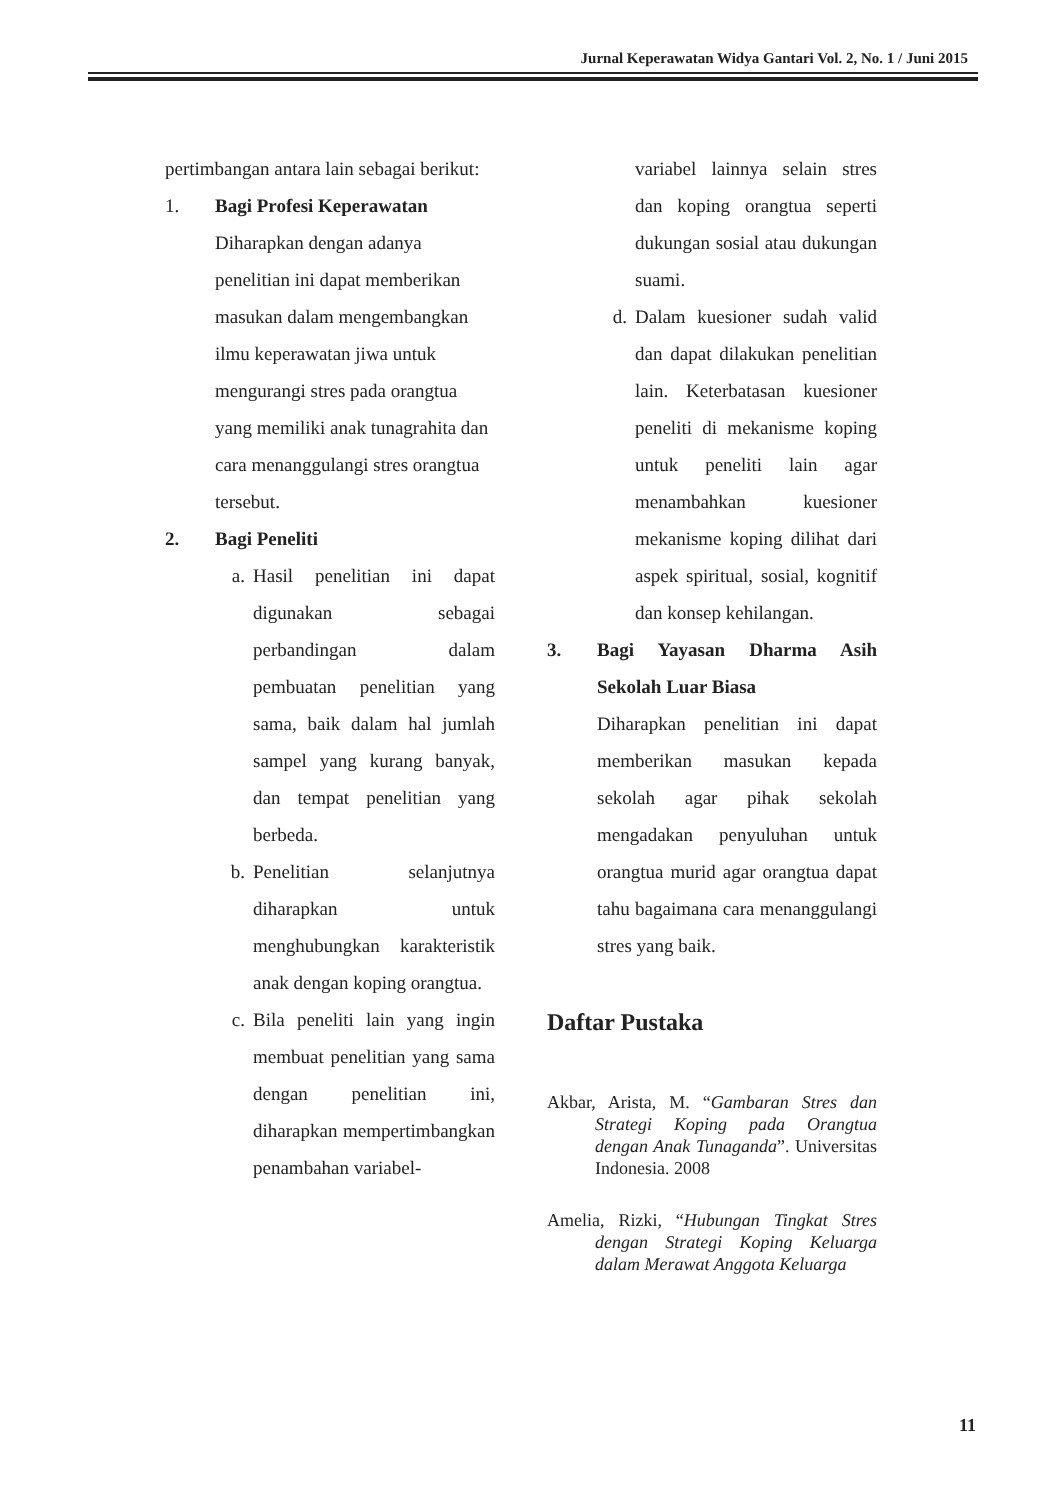Jurnal Keperawatan Widya Gantari Vol. 2, No. 1 / Juni 2015
pertimbangan antara lain sebagai berikut:
1. Bagi Profesi Keperawatan
Diharapkan dengan adanya penelitian ini dapat memberikan masukan dalam mengembangkan ilmu keperawatan jiwa untuk mengurangi stres pada orangtua yang memiliki anak tunagrahita dan cara menanggulangi stres orangtua tersebut.
2. Bagi Peneliti
a. Hasil penelitian ini dapat digunakan sebagai perbandingan dalam pembuatan penelitian yang sama, baik dalam hal jumlah sampel yang kurang banyak, dan tempat penelitian yang berbeda.
b. Penelitian selanjutnya diharapkan untuk menghubungkan karakteristik anak dengan koping orangtua.
c. Bila peneliti lain yang ingin membuat penelitian yang sama dengan penelitian ini, diharapkan mempertimbangkan penambahan variabel-
variabel lainnya selain stres dan koping orangtua seperti dukungan sosial atau dukungan suami.
d. Dalam kuesioner sudah valid dan dapat dilakukan penelitian lain. Keterbatasan kuesioner peneliti di mekanisme koping untuk peneliti lain agar menambahkan kuesioner mekanisme koping dilihat dari aspek spiritual, sosial, kognitif dan konsep kehilangan.
3. Bagi Yayasan Dharma Asih Sekolah Luar Biasa
Diharapkan penelitian ini dapat memberikan masukan kepada sekolah agar pihak sekolah mengadakan penyuluhan untuk orangtua murid agar orangtua dapat tahu bagaimana cara menanggulangi stres yang baik.
Daftar Pustaka
Akbar, Arista, M. “Gambaran Stres dan Strategi Koping pada Orangtua dengan Anak Tunaganda”. Universitas Indonesia. 2008
Amelia, Rizki, “Hubungan Tingkat Stres dengan Strategi Koping Keluarga dalam Merawat Anggota Keluarga
11